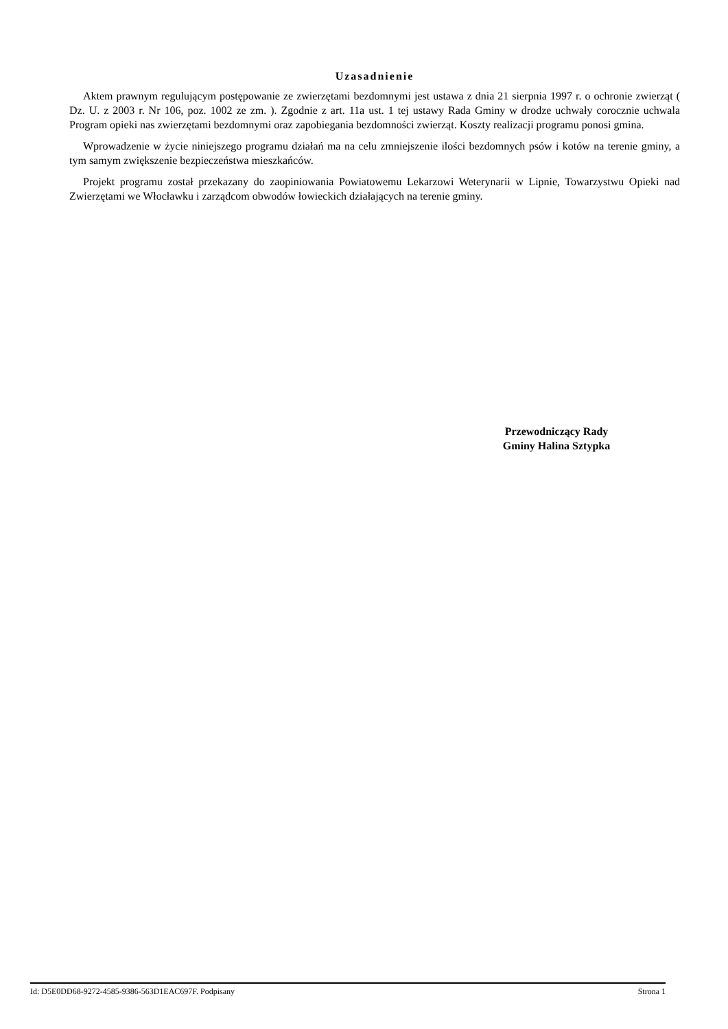Uzasadnienie
Aktem prawnym regulującym postępowanie ze zwierzętami bezdomnymi jest ustawa z dnia 21 sierpnia 1997 r. o ochronie zwierząt ( Dz. U. z 2003 r. Nr 106, poz. 1002 ze zm. ). Zgodnie z art. 11a ust. 1 tej ustawy Rada Gminy w drodze uchwały corocznie uchwala Program opieki nas zwierzętami bezdomnymi oraz zapobiegania bezdomności zwierząt. Koszty realizacji programu ponosi gmina.
Wprowadzenie w życie niniejszego programu działań ma na celu zmniejszenie ilości bezdomnych psów i kotów na terenie gminy, a tym samym zwiększenie bezpieczeństwa mieszkańców.
Projekt programu został przekazany do zaopiniowania Powiatowemu Lekarzowi Weterynarii w Lipnie, Towarzystwu Opieki nad Zwierzętami we Włocławku i zarządcom obwodów łowieckich działających na terenie gminy.
Przewodniczący Rady
Gminy Halina Sztypka
Id: D5E0DD68-9272-4585-9386-563D1EAC697F. Podpisany Strona 1